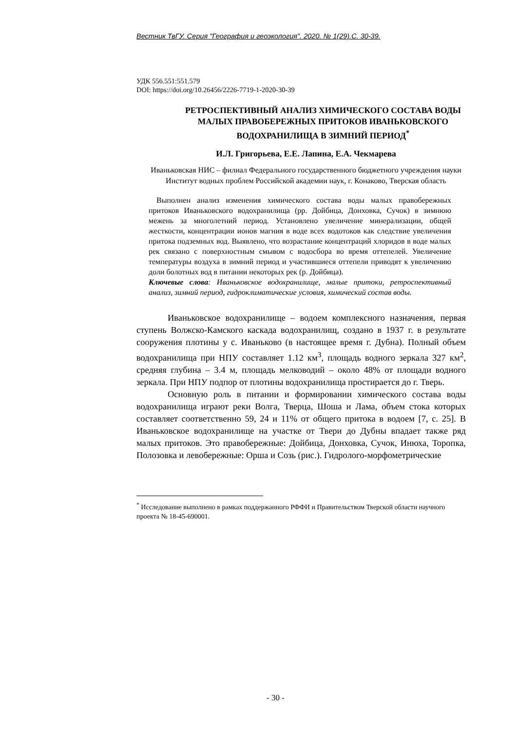Вестник ТвГУ. Серия "География и геоэкология". 2020. № 1(29).С. 30-39.
УДК 556.551:551.579
DOI: https://doi.org/10.26456/2226-7719-1-2020-30-39
РЕТРОСПЕКТИВНЫЙ АНАЛИЗ ХИМИЧЕСКОГО СОСТАВА ВОДЫ МАЛЫХ ПРАВОБЕРЕЖНЫХ ПРИТОКОВ ИВАНЬКОВСКОГО ВОДОХРАНИЛИЩА В ЗИМНИЙ ПЕРИОД<sup>*</sup>
И.Л. Григорьева, Е.Е. Лапина, Е.А. Чекмарева
Иваньковская НИС – филиал Федерального государственного бюджетного учреждения науки Институт водных проблем Российской академии наук, г. Конаково, Тверская область
Выполнен анализ изменения химического состава воды малых правобережных притоков Иваньковского водохранилища (рр. Дойбица, Донховка, Сучок) в зимнюю межень за многолетний период. Установлено увеличение минерализации, общей жесткости, концентрации ионов магния в воде всех водотоков как следствие увеличения притока подземных вод. Выявлено, что возрастание концентраций хлоридов в воде малых рек связано с поверхностным смывом с водосбора во время оттепелей. Увеличение температуры воздуха в зимний период и участившиеся оттепели приводят к увеличению доли болотных вод в питании некоторых рек (р. Дойбица).
Ключевые слова: Иваньковское водохранилище, малые притоки, ретроспективный анализ, зимний период, гидроклиматические условия, химический состав воды.
Иваньковское водохранилище – водоем комплексного назначения, первая ступень Волжско-Камского каскада водохранилищ, создано в 1937 г. в результате сооружения плотины у с. Иваньково (в настоящее время г. Дубна). Полный объем водохранилища при НПУ составляет 1.12 км<sup>3</sup>, площадь водного зеркала 327 км<sup>2</sup>, средняя глубина – 3.4 м, площадь мелководий – около 48% от площади водного зеркала. При НПУ подпор от плотины водохранилища простирается до г. Тверь.
Основную роль в питании и формировании химического состава воды водохранилища играют реки Волга, Тверца, Шоша и Лама, объем стока которых составляет соответственно 59, 24 и 11% от общего притока в водоем [7, с. 25]. В Иваньковское водохранилище на участке от Твери до Дубны впадает также ряд малых притоков. Это правобережные: Дойбица, Донховка, Сучок, Инюха, Торопка, Полозовка и левобережные: Орша и Созь (рис.). Гидролого-морфометрические
<sup>*</sup> Исследование выполнено в рамках поддержанного РФФИ и Правительством Тверской области научного проекта № 18-45-690001.
- 30 -